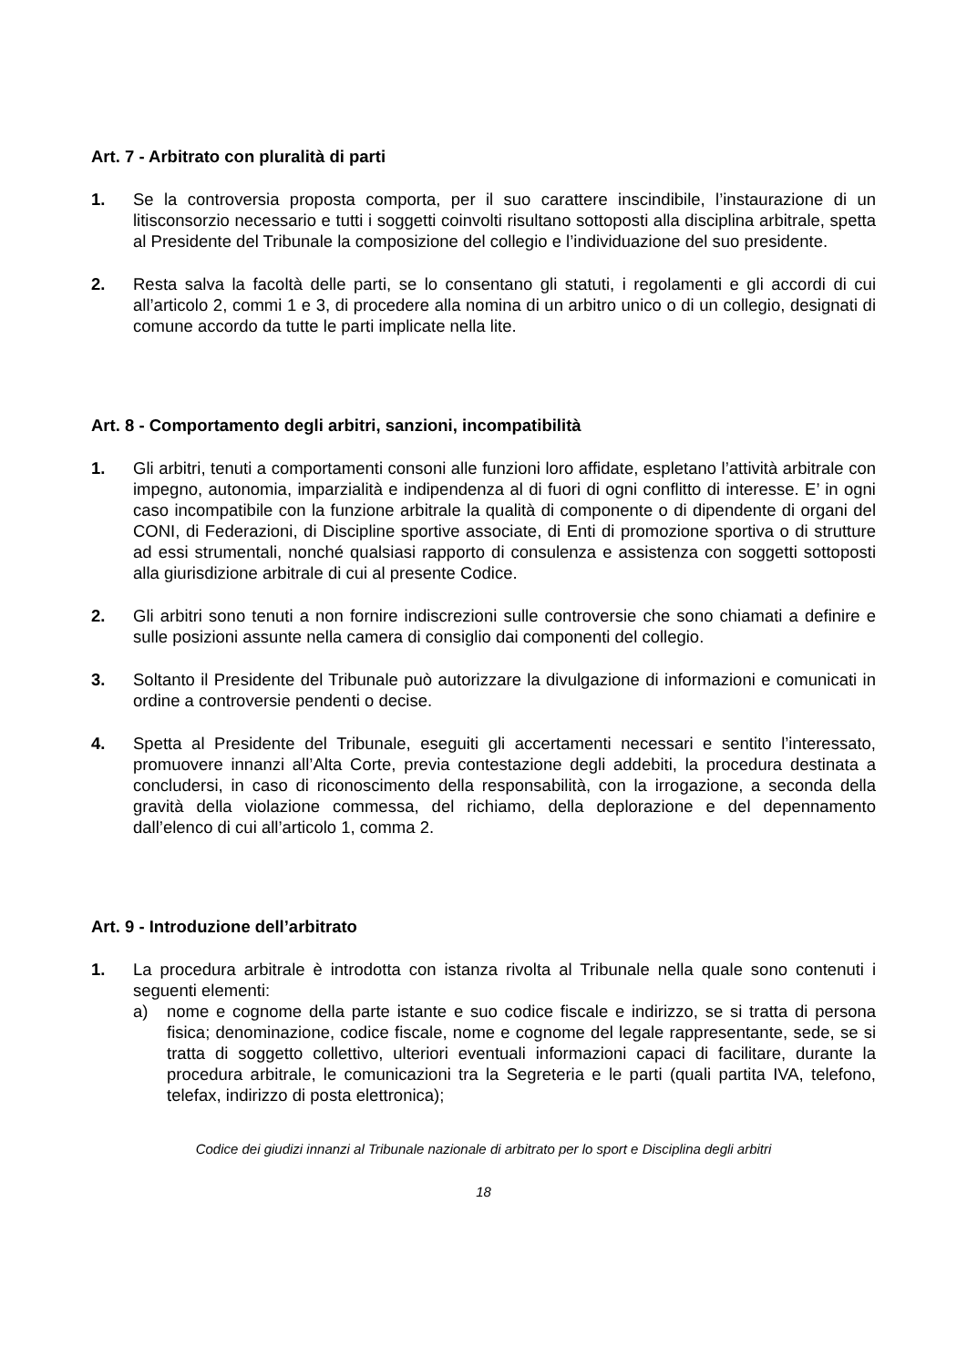Art. 7 - Arbitrato con pluralità di parti
1. Se la controversia proposta comporta, per il suo carattere inscindibile, l’instaurazione di un litisconsorzio necessario e tutti i soggetti coinvolti risultano sottoposti alla disciplina arbitrale, spetta al Presidente del Tribunale la composizione del collegio e l’individuazione del suo presidente.
2. Resta salva la facoltà delle parti, se lo consentano gli statuti, i regolamenti e gli accordi di cui all’articolo 2, commi 1 e 3, di procedere alla nomina di un arbitro unico o di un collegio, designati di comune accordo da tutte le parti implicate nella lite.
Art. 8 - Comportamento degli arbitri, sanzioni, incompatibilità
1. Gli arbitri, tenuti a comportamenti consoni alle funzioni loro affidate, espletano l’attività arbitrale con impegno, autonomia, imparzialità e indipendenza al di fuori di ogni conflitto di interesse. E’ in ogni caso incompatibile con la funzione arbitrale la qualità di componente o di dipendente di organi del CONI, di Federazioni, di Discipline sportive associate, di Enti di promozione sportiva o di strutture ad essi strumentali, nonché qualsiasi rapporto di consulenza e assistenza con soggetti sottoposti alla giurisdizione arbitrale di cui al presente Codice.
2. Gli arbitri sono tenuti a non fornire indiscrezioni sulle controversie che sono chiamati a definire e sulle posizioni assunte nella camera di consiglio dai componenti del collegio.
3. Soltanto il Presidente del Tribunale può autorizzare la divulgazione di informazioni e comunicati in ordine a controversie pendenti o decise.
4. Spetta al Presidente del Tribunale, eseguiti gli accertamenti necessari e sentito l’interessato, promuovere innanzi all’Alta Corte, previa contestazione degli addebiti, la procedura destinata a concludersi, in caso di riconoscimento della responsabilità, con la irrogazione, a seconda della gravità della violazione commessa, del richiamo, della deplorazione e del depennamento dall’elenco di cui all’articolo 1, comma 2.
Art. 9 - Introduzione dell’arbitrato
1. La procedura arbitrale è introdotta con istanza rivolta al Tribunale nella quale sono contenuti i seguenti elementi:
a) nome e cognome della parte istante e suo codice fiscale e indirizzo, se si tratta di persona fisica; denominazione, codice fiscale, nome e cognome del legale rappresentante, sede, se si tratta di soggetto collettivo, ulteriori eventuali informazioni capaci di facilitare, durante la procedura arbitrale, le comunicazioni tra la Segreteria e le parti (quali partita IVA, telefono, telefax, indirizzo di posta elettronica);
Codice dei giudizi innanzi al Tribunale nazionale di arbitrato per lo sport e Disciplina degli arbitri
18